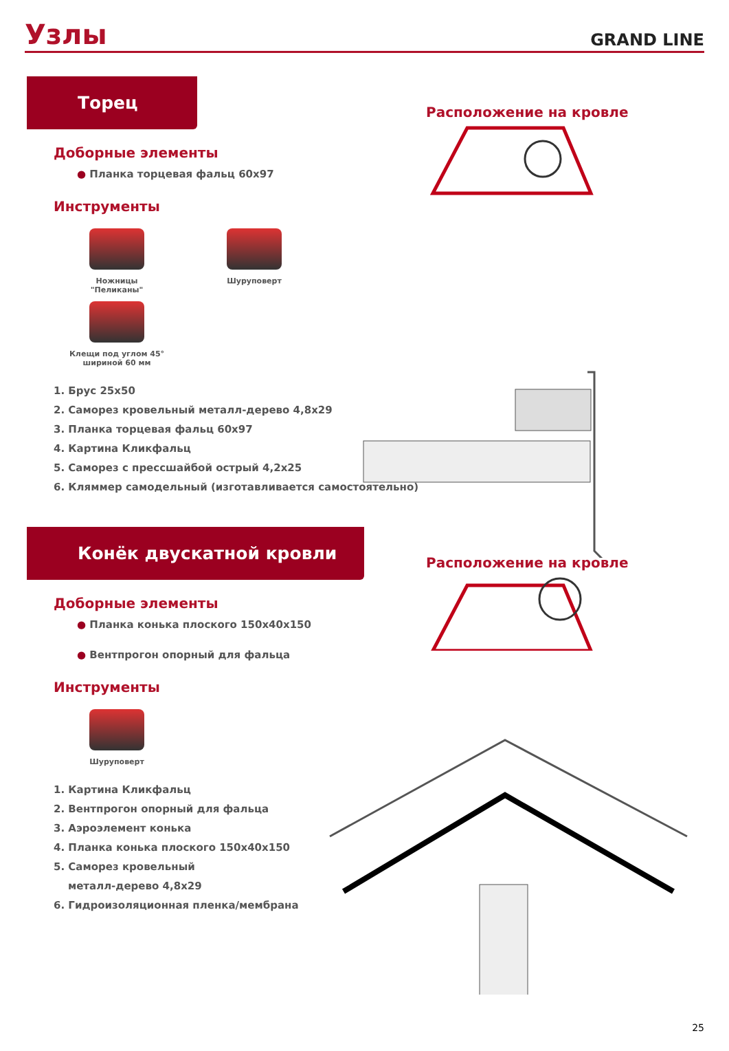Узлы
GRAND LINE
Торец
Расположение на кровле
Доборные элементы
● Планка торцевая фальц 60x97
Инструменты
Ножницы "Пеликаны" Шуруповерт
Клещи под углом 45°
шириной 60 мм
1. Брус 25x50
2. Саморез кровельный металл-дерево 4,8x29
3. Планка торцевая фальц 60x97
4. Картина Кликфальц
5. Саморез с прессшайбой острый 4,2x25
6. Кляммер самодельный (изготавливается самостоятельно)
Конёк двускатной кровли
Расположение на кровле
Доборные элементы
● Планка конька плоского 150x40x150
● Вентпрогон опорный для фальца
Инструменты
Шуруповерт
1. Картина Кликфальц
2. Вентпрогон опорный для фальца
3. Аэроэлемент конька
4. Планка конька плоского 150x40x150
5. Саморез кровельный
металл-дерево 4,8x29
6. Гидроизоляционная пленка/мембрана
25